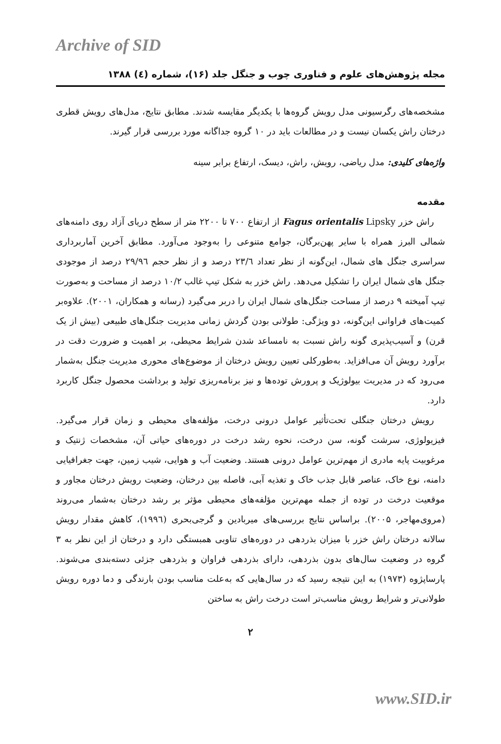Archive of SID
مجله پژوهش‌های علوم و فناوری چوب و جنگل جلد (۱۶)، شماره (٤) ۱۳۸۸
مشخصه‌های رگرسیونی مدل رویش گروه‌ها با یکدیگر مقایسه شدند. مطابق نتایج، مدل‌های رویش قطری درختان راش یکسان نیست و در مطالعات باید در ۱۰ گروه جداگانه مورد بررسی قرار گیرند.
واژه‌های کلیدی: مدل ریاضی، رویش، راش، دیسک، ارتفاع برابر سینه
مقدمه
راش خزر Fagus orientalis Lipsky از ارتفاع ۷۰۰ تا ۲۲۰۰ متر از سطح دریای آزاد روی دامنه‌های شمالی البرز همراه با سایر پهن‌برگان، جوامع متنوعی را به‌وجود می‌آورد. مطابق آخرین آماربرداری سراسری جنگل های شمال، این‌گونه از نظر تعداد ۲۳/٦ درصد و از نظر حجم ۲۹/۹٦ درصد از موجودی جنگل های شمال ایران را تشکیل می‌دهد. راش خزر به شکل تیپ غالب ۱۰/۲ درصد از مساحت و به‌صورت تیپ آمیخته ۹ درصد از مساحت جنگل‌های شمال ایران را دربر می‌گیرد (رسانه و همکاران، ۲۰۰۱). علاوه‌بر کمیت‌های فراوانی این‌گونه، دو ویژگی: طولانی بودن گردش زمانی مدیریت جنگل‌های طبیعی (بیش از یک قرن) و آسیب‌پذیری گونه راش نسبت به نامساعد شدن شرایط محیطی، بر اهمیت و ضرورت دقت در برآورد رویش آن می‌افزاید. به‌طورکلی تعیین رویش درختان از موضوع‌های محوری مدیریت جنگل به‌شمار می‌رود که در مدیریت بیولوژیک و پرورش توده‌ها و نیز برنامه‌ریزی تولید و برداشت محصول جنگل کاربرد دارد.
رویش درختان جنگلی تحت‌تأثیر عوامل درونی درخت، مؤلفه‌های محیطی و زمان قرار می‌گیرد. فیزیولوژی، سرشت گونه، سن درخت، نحوه رشد درخت در دوره‌های حیاتی آن، مشخصات ژنتیک و مرغوبیت پایه مادری از مهم‌ترین عوامل درونی هستند. وضعیت آب و هوایی، شیب زمین، جهت جغرافیایی دامنه، نوع خاک، عناصر قابل جذب خاک و تغذیه آبی، فاصله بین درختان، وضعیت رویش درختان مجاور و موقعیت درخت در توده از جمله مهم‌ترین مؤلفه‌های محیطی مؤثر بر رشد درختان به‌شمار می‌روند (مروی‌مهاجر، ۲۰۰۵). براساس نتایج بررسی‌های میربادین و گرجی‌بحری (۱۹۹٦)، کاهش مقدار رویش سالانه درختان راش خزر با میزان بذردهی در دوره‌های تناوبی همبستگی دارد و درختان از این نظر به ۳ گروه در وضعیت سال‌های بدون بذردهی، دارای بذردهی فراوان و بذردهی جزئی دسته‌بندی می‌شوند. پارساپژوه (۱۹۷۳) به این نتیجه رسید که در سال‌هایی که به‌علت مناسب بودن بارندگی و دما دوره رویش طولانی‌تر و شرایط رویش مناسب‌تر است درخت راش به ساختن
۲
www.SID.ir